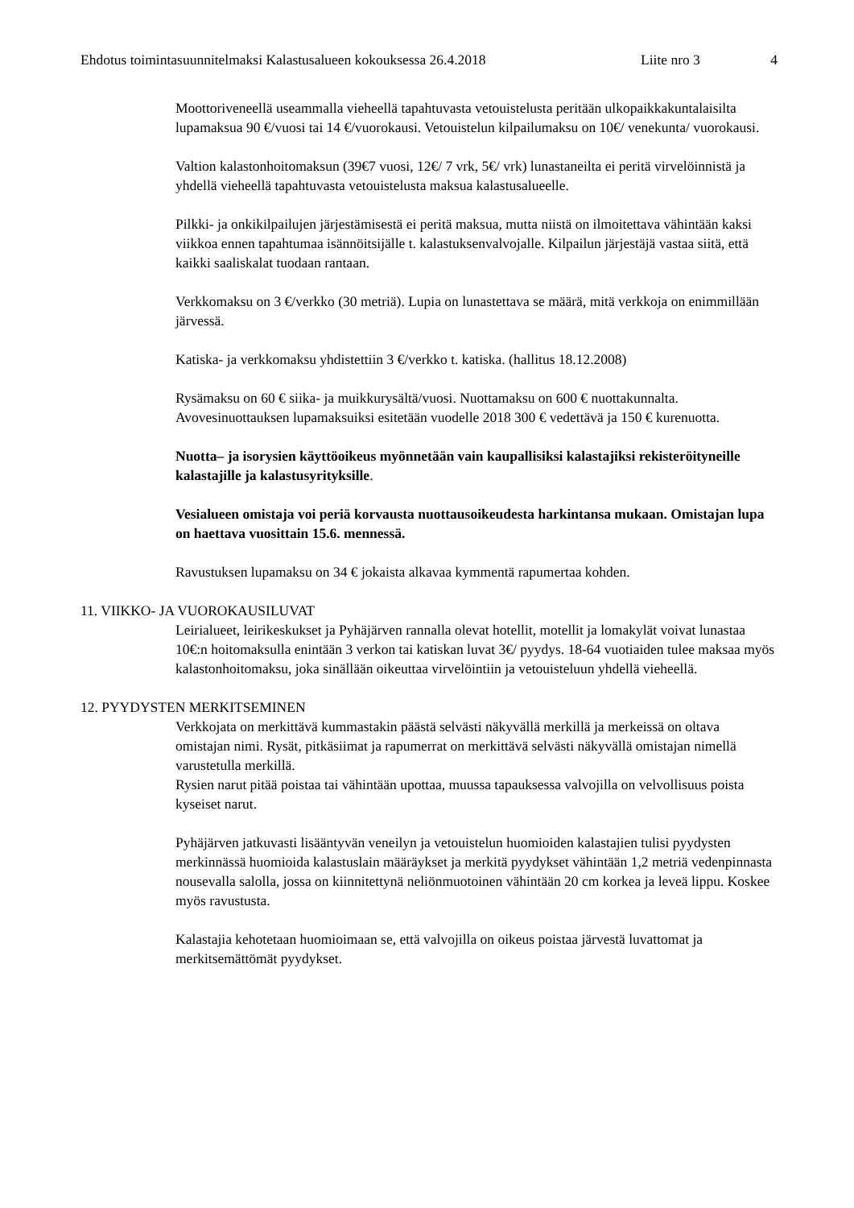Ehdotus toimintasuunnitelmaksi Kalastusalueen kokouksessa 26.4.2018 Liite nro 3 4
Moottoriveneellä useammalla vieheellä tapahtuvasta vetouistelusta peritään ulkopaikkakuntalaisilta lupamaksua 90 €/vuosi tai 14 €/vuorokausi. Vetouistelun kilpailumaksu on 10€/ venekunta/ vuorokausi.
Valtion kalastonhoitomaksun (39€7 vuosi, 12€/ 7 vrk, 5€/ vrk) lunastaneilta ei peritä virvelöinnistä ja yhdellä vieheellä tapahtuvasta vetouistelusta maksua kalastusalueelle.
Pilkki- ja onkikilpailujen järjestämisestä ei peritä maksua, mutta niistä on ilmoitettava vähintään kaksi viikkoa ennen tapahtumaa isännöitsijälle t. kalastuksenvalvojalle. Kilpailun järjestäjä vastaa siitä, että kaikki saaliskalat tuodaan rantaan.
Verkkomaksu on 3 €/verkko (30 metriä). Lupia on lunastettava se määrä, mitä verkkoja on enimmillään järvessä.
Katiska- ja verkkomaksu yhdistettiin 3 €/verkko t. katiska. (hallitus 18.12.2008)
Rysämaksu on 60 € siika- ja muikkurysältä/vuosi. Nuottamaksu on 600 € nuottakunnalta. Avovesinuottauksen lupamaksuiksi esitetään vuodelle 2018 300 € vedettävä ja 150 € kurenuotta.
Nuotta– ja isorysien käyttöoikeus myönnetään vain kaupallisiksi kalastajiksi rekisteröityneille kalastajille ja kalastusyrityksille.
Vesialueen omistaja voi periä korvausta nuottausoikeudesta harkintansa mukaan. Omistajan lupa on haettava vuosittain 15.6. mennessä.
Ravustuksen lupamaksu on 34 € jokaista alkavaa kymmentä rapumertaa kohden.
11. VIIKKO- JA VUOROKAUSILUVAT
Leirialueet, leirikeskukset ja Pyhäjärven rannalla olevat hotellit, motellit ja lomakylät voivat lunastaa 10€:n hoitomaksulla enintään 3 verkon tai katiskan luvat 3€/ pyydys. 18-64 vuotiaiden tulee maksaa myös kalastonhoitomaksu, joka sinällään oikeuttaa virvelöintiin ja vetouisteluun yhdellä vieheellä.
12. PYYDYSTEN MERKITSEMINEN
Verkkojata on merkittävä kummastakin päästä selvästi näkyvällä merkillä ja merkeissä on oltava omistajan nimi. Rysät, pitkäsiimat ja rapumerrat on merkittävä selvästi näkyvällä omistajan nimellä varustetulla merkillä.
Rysien narut pitää poistaa tai vähintään upottaa, muussa tapauksessa valvojilla on velvollisuus poista kyseiset narut.
Pyhäjärven jatkuvasti lisääntyvän veneilyn ja vetouistelun huomioiden kalastajien tulisi pyydysten merkinnässä huomioida kalastuslain määräykset ja merkitä pyydykset vähintään 1,2 metriä vedenpinnasta nousevalla salolla, jossa on kiinnitettynä neliönmuotoinen vähintään 20 cm korkea ja leveä lippu. Koskee myös ravustusta.
Kalastajia kehotetaan huomioimaan se, että valvojilla on oikeus poistaa järvestä luvattomat ja merkitsemättömät pyydykset.